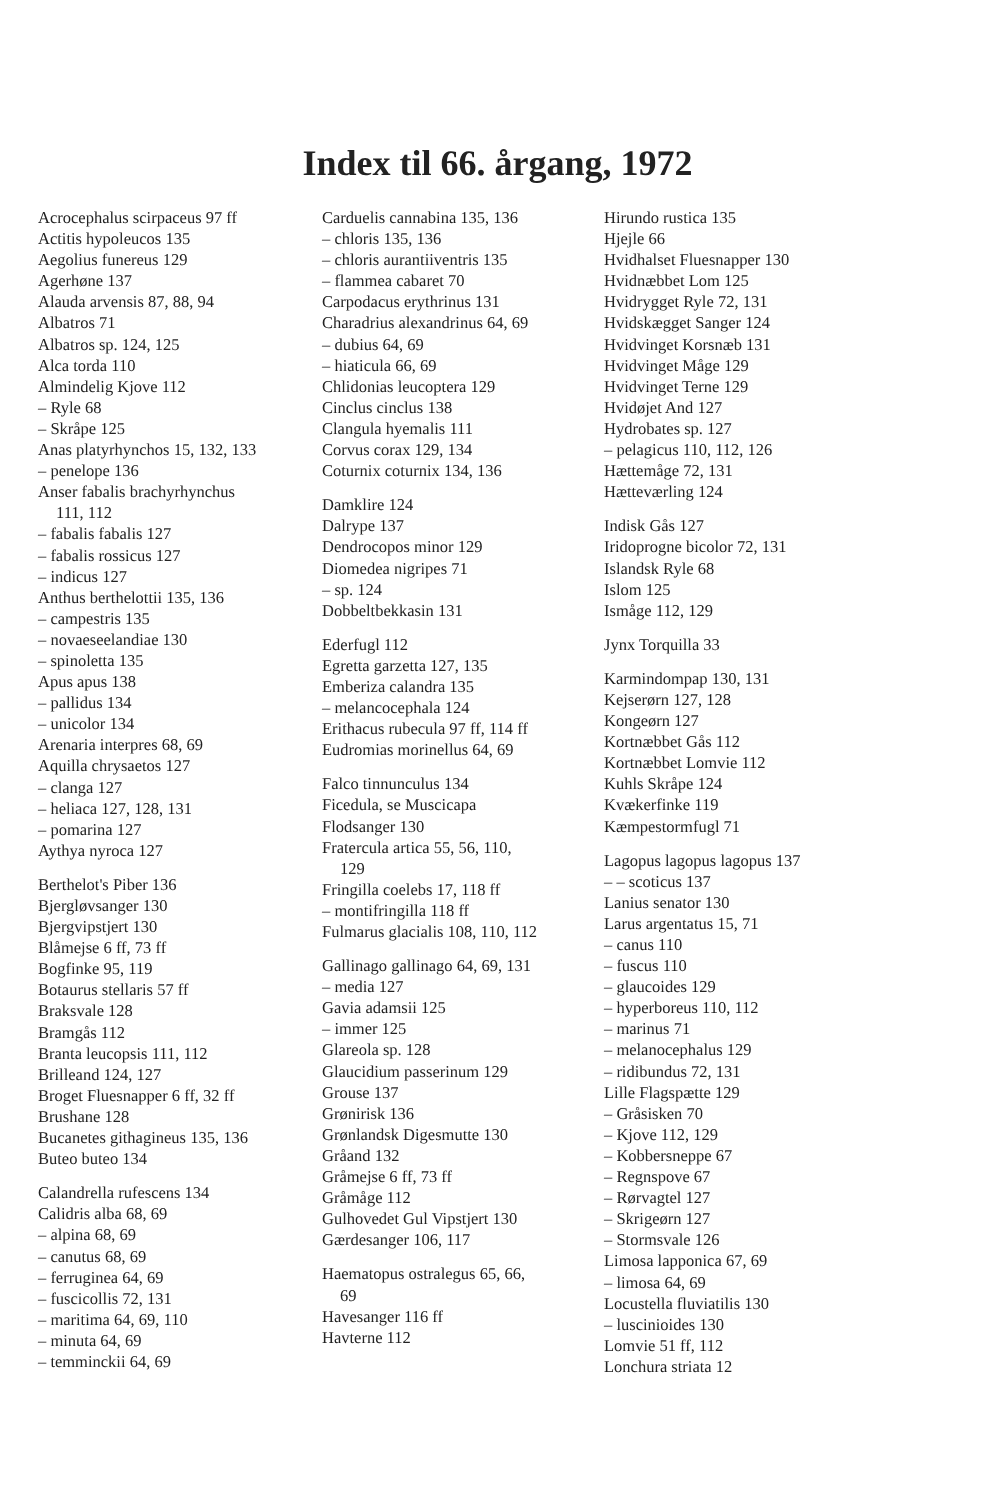Index til 66. årgang, 1972
Acrocephalus scirpaceus 97 ff
Actitis hypoleucos 135
Aegolius funereus 129
Agerhøne 137
Alauda arvensis 87, 88, 94
Albatros 71
Albatros sp. 124, 125
Alca torda 110
Almindelig Kjove 112
– Ryle 68
– Skråpe 125
Anas platyrhynchos 15, 132, 133
– penelope 136
Anser fabalis brachyrhynchus
111, 112
– fabalis fabalis 127
– fabalis rossicus 127
– indicus 127
Anthus berthelottii 135, 136
– campestris 135
– novaeseelandiae 130
– spinoletta 135
Apus apus 138
– pallidus 134
– unicolor 134
Arenaria interpres 68, 69
Aquilla chrysaetos 127
– clanga 127
– heliaca 127, 128, 131
– pomarina 127
Aythya nyroca 127
Berthelot's Piber 136
Bjergløvsanger 130
Bjergvipstjert 130
Blåmejse 6 ff, 73 ff
Bogfinke 95, 119
Botaurus stellaris 57 ff
Braksvale 128
Bramgås 112
Branta leucopsis 111, 112
Brilleand 124, 127
Broget Fluesnapper 6 ff, 32 ff
Brushane 128
Bucanetes githagineus 135, 136
Buteo buteo 134
Calandrella rufescens 134
Calidris alba 68, 69
– alpina 68, 69
– canutus 68, 69
– ferruginea 64, 69
– fuscicollis 72, 131
– maritima 64, 69, 110
– minuta 64, 69
– temminckii 64, 69
Carduelis cannabina 135, 136
– chloris 135, 136
– chloris aurantiiventris 135
– flammea cabaret 70
Carpodacus erythrinus 131
Charadrius alexandrinus 64, 69
– dubius 64, 69
– hiaticula 66, 69
Chlidonias leucoptera 129
Cinclus cinclus 138
Clangula hyemalis 111
Corvus corax 129, 134
Coturnix coturnix 134, 136
Damklire 124
Dalrype 137
Dendrocopos minor 129
Diomedea nigripes 71
– sp. 124
Dobbeltbekkasin 131
Ederfugl 112
Egretta garzetta 127, 135
Emberiza calandra 135
– melancocephala 124
Erithacus rubecula 97 ff, 114 ff
Eudromias morinellus 64, 69
Falco tinnunculus 134
Ficedula, se Muscicapa
Flodsanger 130
Fratercula artica 55, 56, 110,
129
Fringilla coelebs 17, 118 ff
– montifringilla 118 ff
Fulmarus glacialis 108, 110, 112
Gallinago gallinago 64, 69, 131
– media 127
Gavia adamsii 125
– immer 125
Glareola sp. 128
Glaucidium passerinum 129
Grouse 137
Grønirisk 136
Grønlandsk Digesmutte 130
Gråand 132
Gråmejse 6 ff, 73 ff
Gråmåge 112
Gulhovedet Gul Vipstjert 130
Gærdesanger 106, 117
Haematopus ostralegus 65, 66,
69
Havesanger 116 ff
Havterne 112
Hirundo rustica 135
Hjejle 66
Hvidhalset Fluesnapper 130
Hvidnæbbet Lom 125
Hvidrygget Ryle 72, 131
Hvidskægget Sanger 124
Hvidvinget Korsnæb 131
Hvidvinget Måge 129
Hvidvinget Terne 129
Hvidøjet And 127
Hydrobates sp. 127
– pelagicus 110, 112, 126
Hættemåge 72, 131
Hætteværling 124
Indisk Gås 127
Iridoprogne bicolor 72, 131
Islandsk Ryle 68
Islom 125
Ismåge 112, 129
Jynx Torquilla 33
Karmindompap 130, 131
Kejserørn 127, 128
Kongeørn 127
Kortnæbbet Gås 112
Kortnæbbet Lomvie 112
Kuhls Skråpe 124
Kvækerfinke 119
Kæmpestormfugl 71
Lagopus lagopus lagopus 137
– – scoticus 137
Lanius senator 130
Larus argentatus 15, 71
– canus 110
– fuscus 110
– glaucoides 129
– hyperboreus 110, 112
– marinus 71
– melanocephalus 129
– ridibundus 72, 131
Lille Flagspætte 129
– Gråsisken 70
– Kjove 112, 129
– Kobbersneppe 67
– Regnspove 67
– Rørvagtel 127
– Skrigeørn 127
– Stormsvale 126
Limosa lapponica 67, 69
– limosa 64, 69
Locustella fluviatilis 130
– luscinioides 130
Lomvie 51 ff, 112
Lonchura striata 12